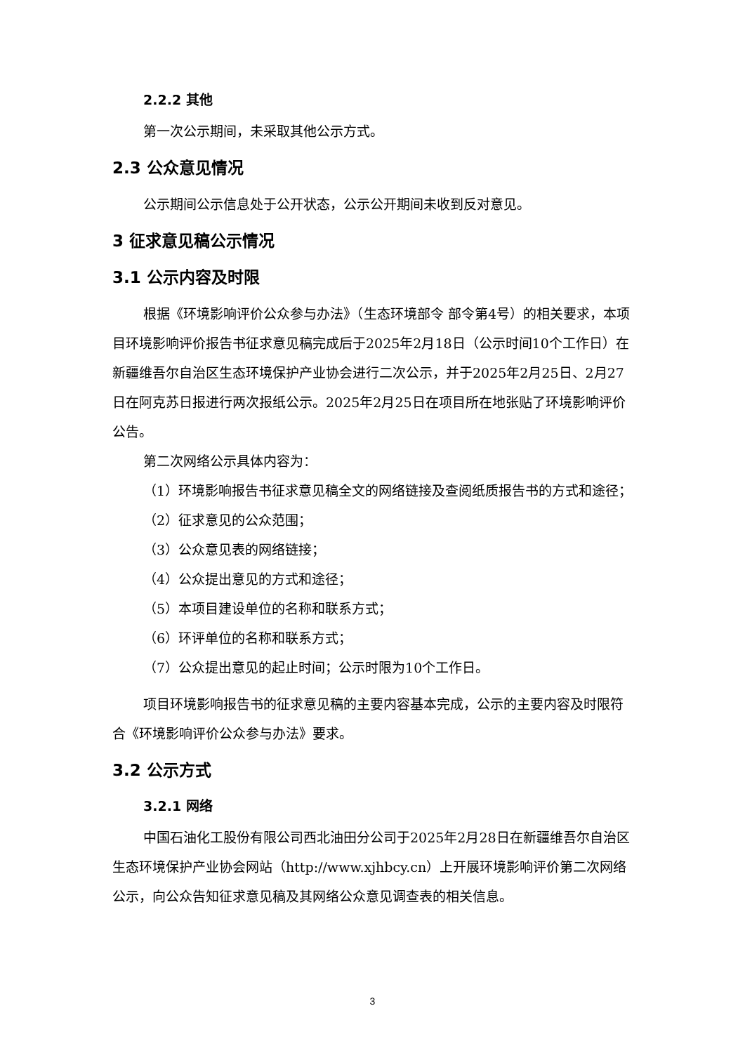2.2.2 其他
第一次公示期间，未采取其他公示方式。
2.3 公众意见情况
公示期间公示信息处于公开状态，公示公开期间未收到反对意见。
3 征求意见稿公示情况
3.1 公示内容及时限
根据《环境影响评价公众参与办法》（生态环境部令 部令第4号）的相关要求，本项目环境影响评价报告书征求意见稿完成后于2025年2月18日（公示时间10个工作日）在新疆维吾尔自治区生态环境保护产业协会进行二次公示，并于2025年2月25日、2月27日在阿克苏日报进行两次报纸公示。2025年2月25日在项目所在地张贴了环境影响评价公告。
第二次网络公示具体内容为：
（1）环境影响报告书征求意见稿全文的网络链接及查阅纸质报告书的方式和途径；
（2）征求意见的公众范围；
（3）公众意见表的网络链接；
（4）公众提出意见的方式和途径；
（5）本项目建设单位的名称和联系方式；
（6）环评单位的名称和联系方式；
（7）公众提出意见的起止时间；公示时限为10个工作日。
项目环境影响报告书的征求意见稿的主要内容基本完成，公示的主要内容及时限符合《环境影响评价公众参与办法》要求。
3.2 公示方式
3.2.1 网络
中国石油化工股份有限公司西北油田分公司于2025年2月28日在新疆维吾尔自治区生态环境保护产业协会网站（http://www.xjhbcy.cn）上开展环境影响评价第二次网络公示，向公众告知征求意见稿及其网络公众意见调查表的相关信息。
3